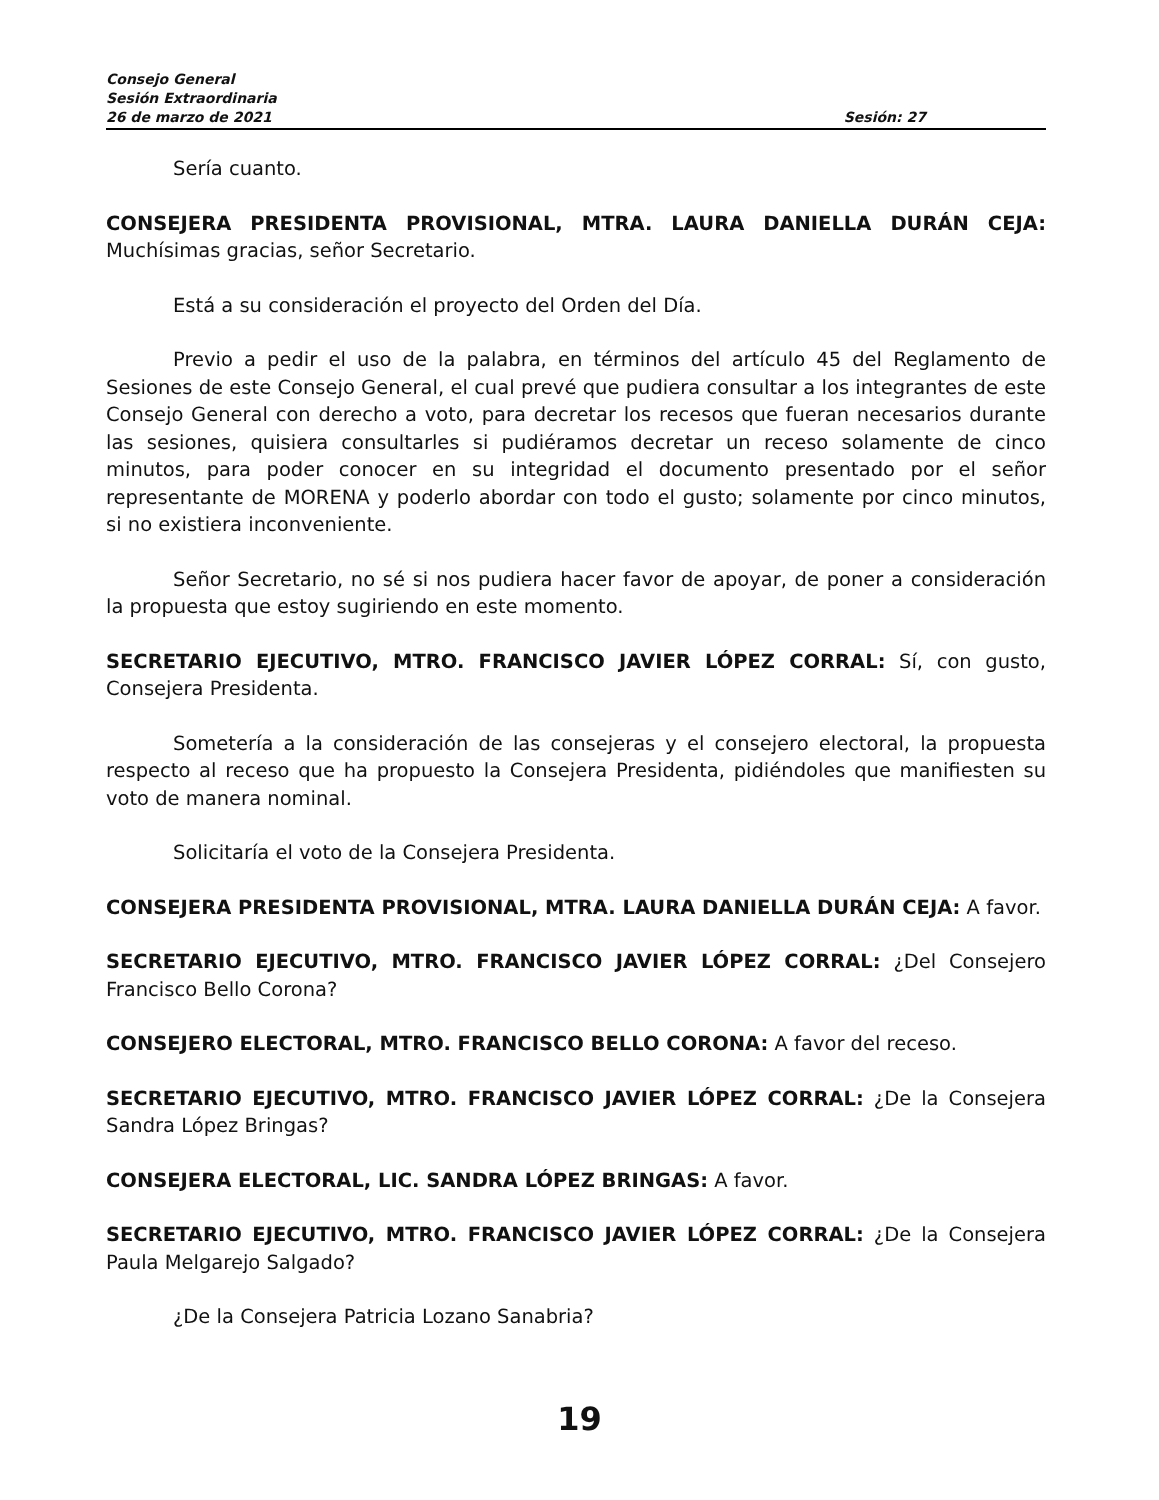Consejo General
Sesión Extraordinaria
26 de marzo de 2021 Sesión: 27
Sería cuanto.
CONSEJERA PRESIDENTA PROVISIONAL, MTRA. LAURA DANIELLA DURÁN CEJA: Muchísimas gracias, señor Secretario.
Está a su consideración el proyecto del Orden del Día.
Previo a pedir el uso de la palabra, en términos del artículo 45 del Reglamento de Sesiones de este Consejo General, el cual prevé que pudiera consultar a los integrantes de este Consejo General con derecho a voto, para decretar los recesos que fueran necesarios durante las sesiones, quisiera consultarles si pudiéramos decretar un receso solamente de cinco minutos, para poder conocer en su integridad el documento presentado por el señor representante de MORENA y poderlo abordar con todo el gusto; solamente por cinco minutos, si no existiera inconveniente.
Señor Secretario, no sé si nos pudiera hacer favor de apoyar, de poner a consideración la propuesta que estoy sugiriendo en este momento.
SECRETARIO EJECUTIVO, MTRO. FRANCISCO JAVIER LÓPEZ CORRAL: Sí, con gusto, Consejera Presidenta.
Sometería a la consideración de las consejeras y el consejero electoral, la propuesta respecto al receso que ha propuesto la Consejera Presidenta, pidiéndoles que manifiesten su voto de manera nominal.
Solicitaría el voto de la Consejera Presidenta.
CONSEJERA PRESIDENTA PROVISIONAL, MTRA. LAURA DANIELLA DURÁN CEJA: A favor.
SECRETARIO EJECUTIVO, MTRO. FRANCISCO JAVIER LÓPEZ CORRAL: ¿Del Consejero Francisco Bello Corona?
CONSEJERO ELECTORAL, MTRO. FRANCISCO BELLO CORONA: A favor del receso.
SECRETARIO EJECUTIVO, MTRO. FRANCISCO JAVIER LÓPEZ CORRAL: ¿De la Consejera Sandra López Bringas?
CONSEJERA ELECTORAL, LIC. SANDRA LÓPEZ BRINGAS: A favor.
SECRETARIO EJECUTIVO, MTRO. FRANCISCO JAVIER LÓPEZ CORRAL: ¿De la Consejera Paula Melgarejo Salgado?
¿De la Consejera Patricia Lozano Sanabria?
19